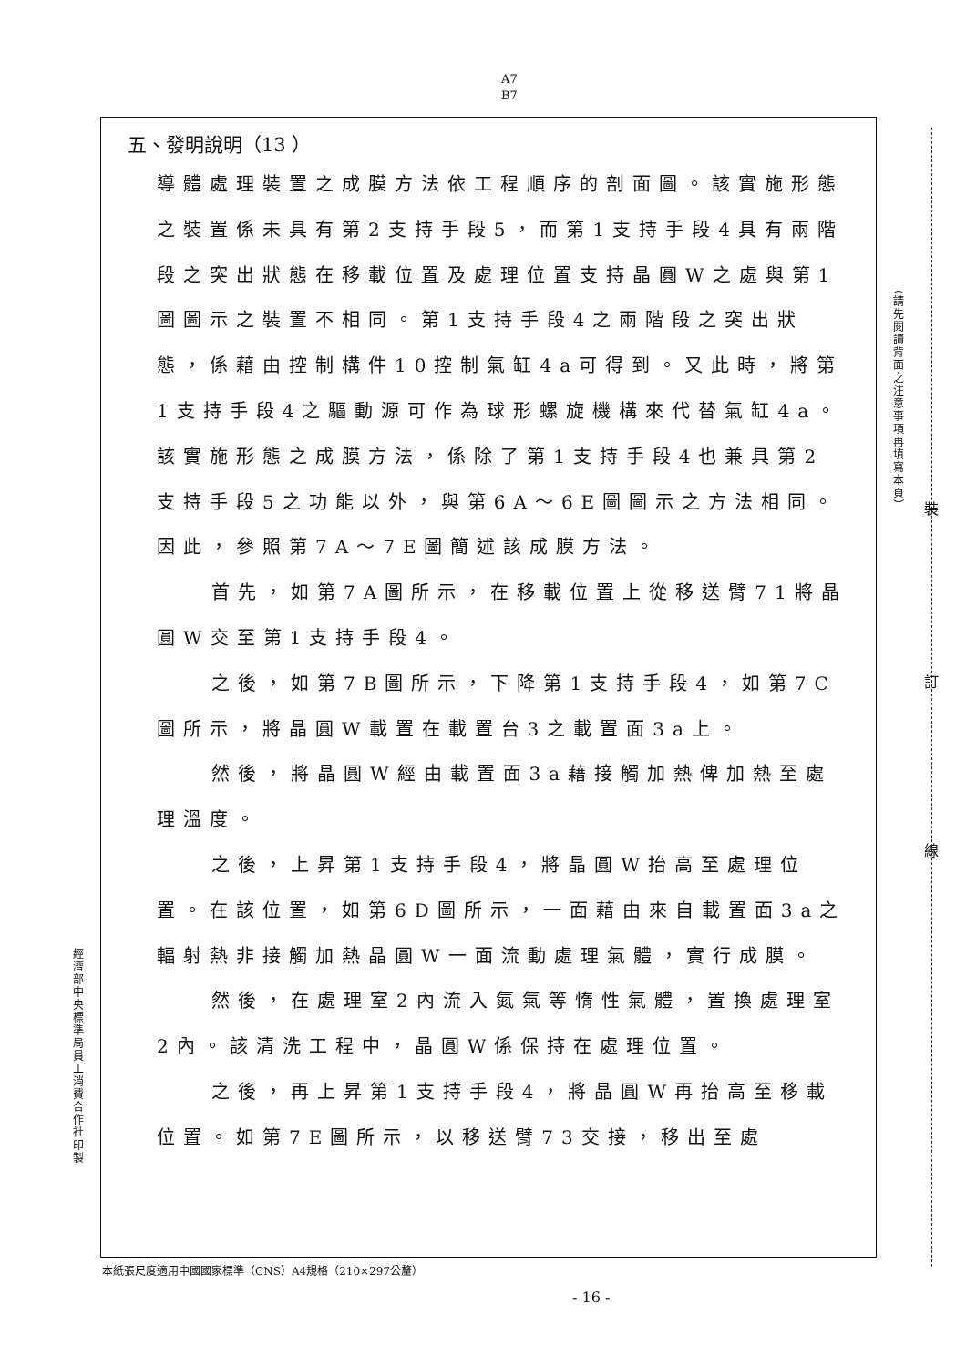A7
B7
五、發明說明（13 ）
導體處理裝置之成膜方法依工程順序的剖面圖。該實施形態之裝置係未具有第2支持手段5，而第1支持手段4具有兩階段之突出狀態在移載位置及處理位置支持晶圓W之處與第1圖圖示之裝置不相同。第1支持手段4之兩階段之突出狀態，係藉由控制構件10控制氣缸4a可得到。又此時，將第1支持手段4之驅動源可作為球形螺旋機構來代替氣缸4a。該實施形態之成膜方法，係除了第1支持手段4也兼具第2支持手段5之功能以外，與第6A～6E圖圖示之方法相同。因此，參照第7A～7E圖簡述該成膜方法。
首先，如第7A圖所示，在移載位置上從移送臂71將晶圓W交至第1支持手段4。
之後，如第7B圖所示，下降第1支持手段4，如第7C圖所示，將晶圓W載置在載置台3之載置面3a上。
然後，將晶圓W經由載置面3a藉接觸加熱俾加熱至處理溫度。
之後，上昇第1支持手段4，將晶圓W抬高至處理位置。在該位置，如第6D圖所示，一面藉由來自載置面3a之輻射熱非接觸加熱晶圓W一面流動處理氣體，實行成膜。
然後，在處理室2內流入氮氣等惰性氣體，置換處理室2內。該清洗工程中，晶圓W係保持在處理位置。
之後，再上昇第1支持手段4，將晶圓W再抬高至移載位置。如第7E圖所示，以移送臂73交接，移出至處
（請先閱讀背面之注意事項再填寫本頁）
裝
訂
線
經濟部中央標準局員工消費合作社印製
本紙張尺度適用中國國家標準（CNS）A4規格（210×297公釐）
- 16 -